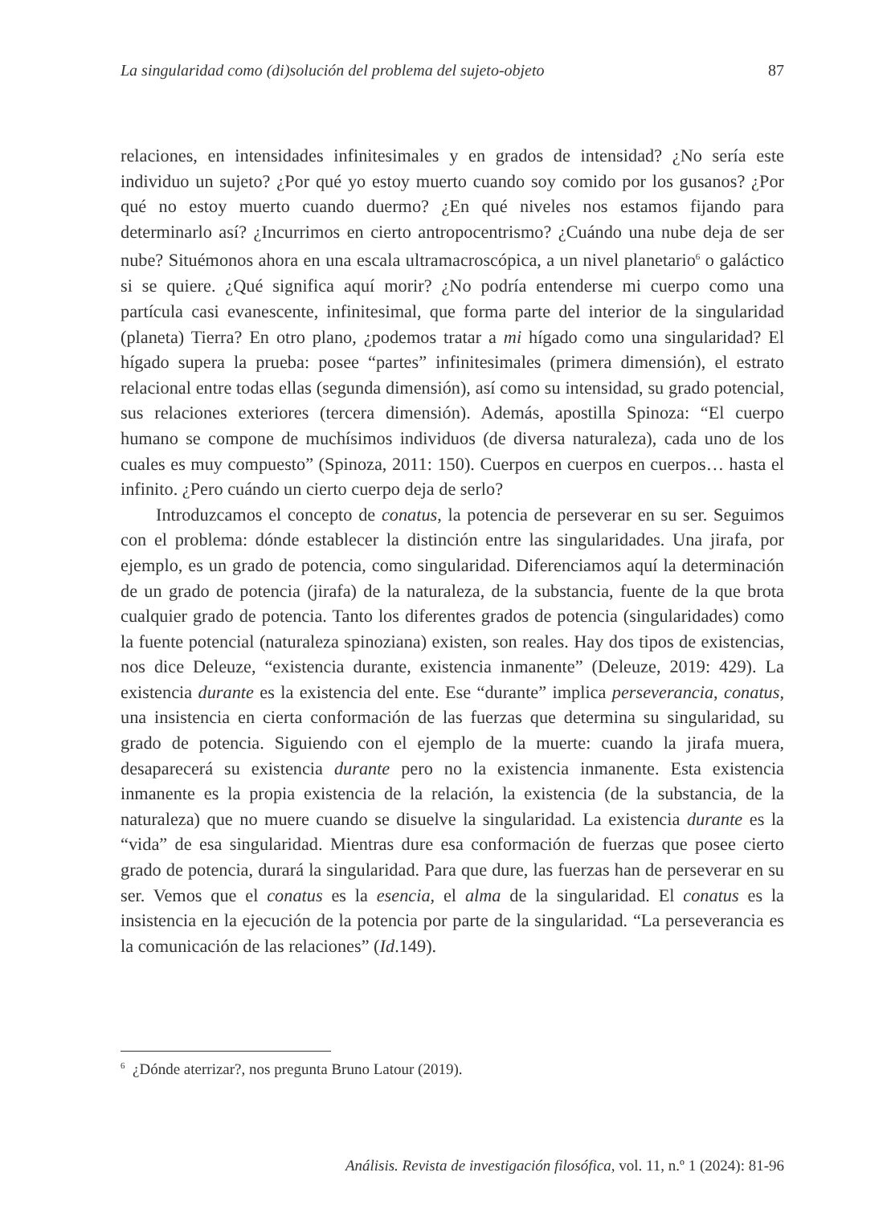La singularidad como (di)solución del problema del sujeto-objeto 87
relaciones, en intensidades infinitesimales y en grados de intensidad? ¿No sería este individuo un sujeto? ¿Por qué yo estoy muerto cuando soy comido por los gusanos? ¿Por qué no estoy muerto cuando duermo? ¿En qué niveles nos estamos fijando para determinarlo así? ¿Incurrimos en cierto antropocentrismo? ¿Cuándo una nube deja de ser nube? Situémonos ahora en una escala ultramacroscópica, a un nivel planetario<sup>6</sup> o galáctico si se quiere. ¿Qué significa aquí morir? ¿No podría entenderse mi cuerpo como una partícula casi evanescente, infinitesimal, que forma parte del interior de la singularidad (planeta) Tierra? En otro plano, ¿podemos tratar a mi hígado como una singularidad? El hígado supera la prueba: posee “partes” infinitesimales (primera dimensión), el estrato relacional entre todas ellas (segunda dimensión), así como su intensidad, su grado potencial, sus relaciones exteriores (tercera dimensión). Además, apostilla Spinoza: “El cuerpo humano se compone de muchísimos individuos (de diversa naturaleza), cada uno de los cuales es muy compuesto” (Spinoza, 2011: 150). Cuerpos en cuerpos en cuerpos… hasta el infinito. ¿Pero cuándo un cierto cuerpo deja de serlo?
Introduzcamos el concepto de conatus, la potencia de perseverar en su ser. Seguimos con el problema: dónde establecer la distinción entre las singularidades. Una jirafa, por ejemplo, es un grado de potencia, como singularidad. Diferenciamos aquí la determinación de un grado de potencia (jirafa) de la naturaleza, de la substancia, fuente de la que brota cualquier grado de potencia. Tanto los diferentes grados de potencia (singularidades) como la fuente potencial (naturaleza spinoziana) existen, son reales. Hay dos tipos de existencias, nos dice Deleuze, “existencia durante, existencia inmanente” (Deleuze, 2019: 429). La existencia durante es la existencia del ente. Ese “durante” implica perseverancia, conatus, una insistencia en cierta conformación de las fuerzas que determina su singularidad, su grado de potencia. Siguiendo con el ejemplo de la muerte: cuando la jirafa muera, desaparecerá su existencia durante pero no la existencia inmanente. Esta existencia inmanente es la propia existencia de la relación, la existencia (de la substancia, de la naturaleza) que no muere cuando se disuelve la singularidad. La existencia durante es la “vida” de esa singularidad. Mientras dure esa conformación de fuerzas que posee cierto grado de potencia, durará la singularidad. Para que dure, las fuerzas han de perseverar en su ser. Vemos que el conatus es la esencia, el alma de la singularidad. El conatus es la insistencia en la ejecución de la potencia por parte de la singularidad. “La perseverancia es la comunicación de las relaciones” (Id.149).
<sup>6</sup> ¿Dónde aterrizar?, nos pregunta Bruno Latour (2019).
Análisis. Revista de investigación filosófica, vol. 11, n.º 1 (2024): 81-96